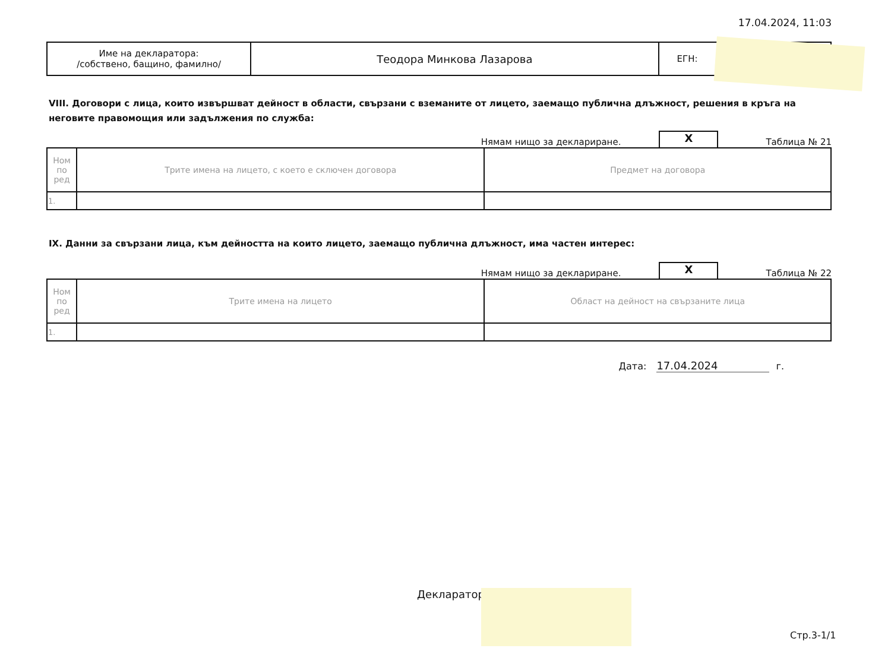17.04.2024, 11:03
| Име на декларатора: /собствено, бащино, фамилно/ | Теодора Минкова Лазарова | ЕГН: |
VIII. Договори с лица, които извършват дейност в области, свързани с вземаните от лицето, заемащо публична длъжност, решения в кръга на неговите правомощия или задължения по служба:
Нямам нищо за деклариране.
X
Таблица № 21
| Ном по ред | Трите имена на лицето, с което е сключен договора | Предмет на договора |
| --- | --- | --- |
| 1. | | |
IX. Данни за свързани лица, към дейността на които лицето, заемащо публична длъжност, има частен интерес:
Нямам нищо за деклариране.
X
Таблица № 22
| Ном по ред | Трите имена на лицето | Област на дейност на свързаните лица |
| --- | --- | --- |
| 1. | | |
Дата: 17.04.2024 г.
Декларатор:
Стр.3-1/1